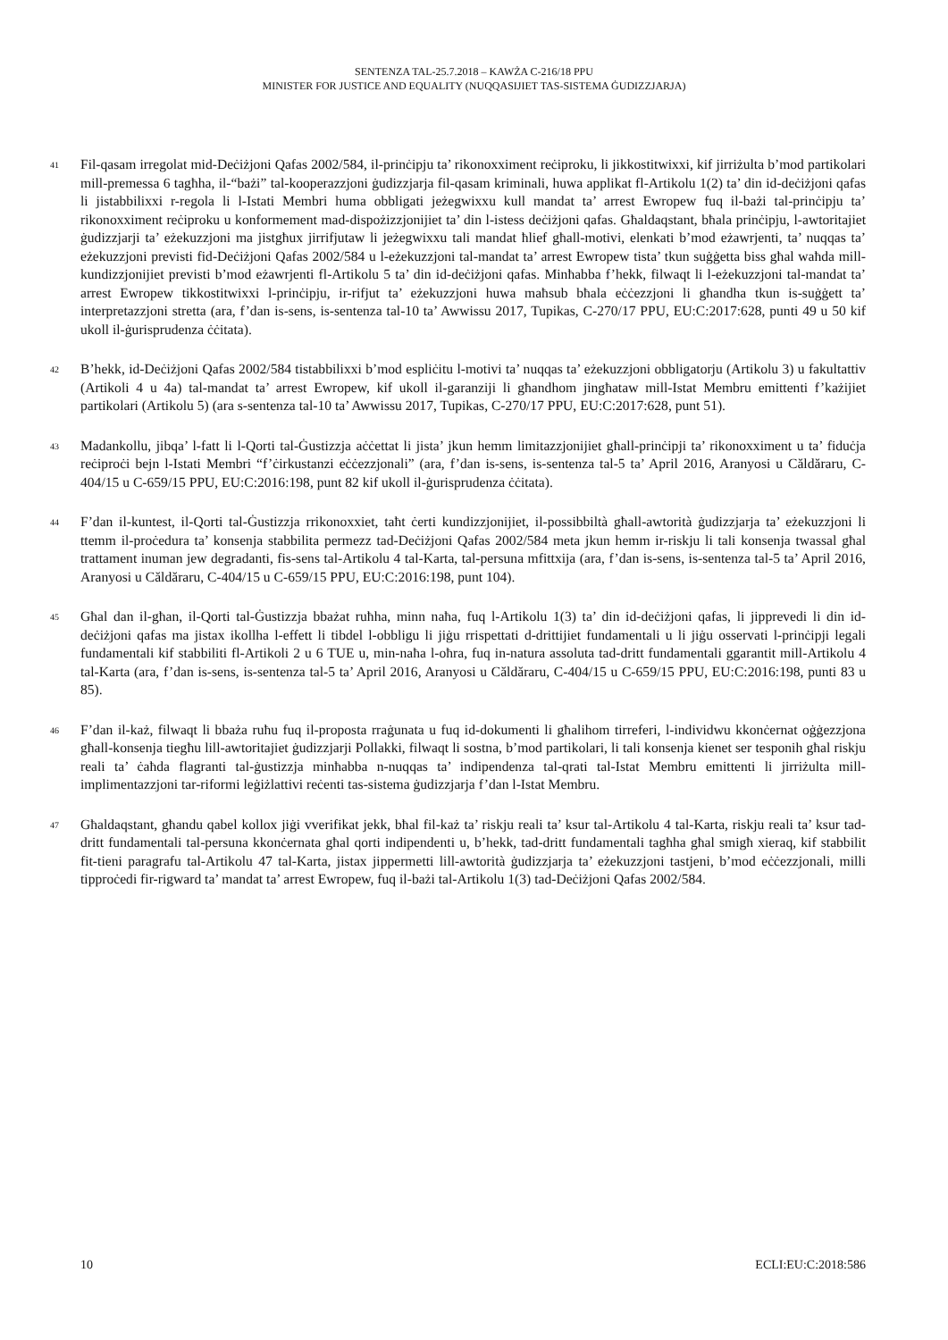SENTENZA TAL-25.7.2018 – KAWŻA C-216/18 PPU
MINISTER FOR JUSTICE AND EQUALITY (NUQQASIJIET TAS-SISTEMA ĠUDIZZJARJA)
41
Fil-qasam irregolat mid-Deċiżjoni Qafas 2002/584, il-prinċipju ta’ rikonoxximent reċiproku, li jikkostitwixxi, kif jirriżulta b’mod partikolari mill-premessa 6 tagħha, il-“bażi” tal-kooperazzjoni ġudizzjarja fil-qasam kriminali, huwa applikat fl-Artikolu 1(2) ta’ din id-deċiżjoni qafas li jistabbilixxi r-regola li l-Istati Membri huma obbligati jeżegwixxu kull mandat ta’ arrest Ewropew fuq il-bażi tal-prinċipju ta’ rikonoxximent reċiproku u konformement mad-dispożizzjonijiet ta’ din l-istess deċiżjoni qafas. Għaldaqstant, bħala prinċipju, l-awtoritajiet ġudizzjarji ta’ eżekuzzjoni ma jistgħux jirrifjutaw li jeżegwixxu tali mandat ħlief għall-motivi, elenkati b’mod eżawrjenti, ta’ nuqqas ta’ eżekuzzjoni previsti fid-Deċiżjoni Qafas 2002/584 u l-eżekuzzjoni tal-mandat ta’ arrest Ewropew tista’ tkun suġġetta biss għal waħda mill-kundizzjonijiet previsti b’mod eżawrjenti fl-Artikolu 5 ta’ din id-deċiżjoni qafas. Minħabba f’hekk, filwaqt li l-eżekuzzjoni tal-mandat ta’ arrest Ewropew tikkostitwixxi l-prinċipju, ir-rifjut ta’ eżekuzzjoni huwa maħsub bħala eċċezzjoni li għandha tkun is-suġġett ta’ interpretazzjoni stretta (ara, f’dan is-sens, is-sentenza tal-10 ta’ Awwissu 2017, Tupikas, C-270/17 PPU, EU:C:2017:628, punti 49 u 50 kif ukoll il-ġurisprudenza ċċitata).
42
B’hekk, id-Deċiżjoni Qafas 2002/584 tistabbilixxi b’mod espliċitu l-motivi ta’ nuqqas ta’ eżekuzzjoni obbligatorju (Artikolu 3) u fakultattiv (Artikoli 4 u 4a) tal-mandat ta’ arrest Ewropew, kif ukoll il-garanziji li għandhom jingħataw mill-Istat Membru emittenti f’każijiet partikolari (Artikolu 5) (ara s-sentenza tal-10 ta’ Awwissu 2017, Tupikas, C-270/17 PPU, EU:C:2017:628, punt 51).
43
Madankollu, jibqa’ l-fatt li l-Qorti tal-Ġustizzja aċċettat li jista’ jkun hemm limitazzjonijiet għall-prinċipji ta’ rikonoxximent u ta’ fiduċja reċiproċi bejn l-Istati Membri “f’ċirkustanzi eċċezzjonali” (ara, f’dan is-sens, is-sentenza tal-5 ta’ April 2016, Aranyosi u Căldăraru, C-404/15 u C-659/15 PPU, EU:C:2016:198, punt 82 kif ukoll il-ġurisprudenza ċċitata).
44
F’dan il-kuntest, il-Qorti tal-Ġustizzja rrikonoxxiet, taħt ċerti kundizzjonijiet, il-possibbiltà għall-awtorità ġudizzjarja ta’ eżekuzzjoni li ttemm il-proċedura ta’ konsenja stabbilita permezz tad-Deċiżjoni Qafas 2002/584 meta jkun hemm ir-riskju li tali konsenja twassal għal trattament inuman jew degradanti, fis-sens tal-Artikolu 4 tal-Karta, tal-persuna mfittxija (ara, f’dan is-sens, is-sentenza tal-5 ta’ April 2016, Aranyosi u Căldăraru, C-404/15 u C-659/15 PPU, EU:C:2016:198, punt 104).
45
Għal dan il-għan, il-Qorti tal-Ġustizzja bbażat ruħha, minn naħa, fuq l-Artikolu 1(3) ta’ din id-deċiżjoni qafas, li jipprevedi li din id-deċiżjoni qafas ma jistax ikollha l-effett li tibdel l-obbligu li jiġu rrispettati d-drittijiet fundamentali u li jiġu osservati l-prinċipji legali fundamentali kif stabbiliti fl-Artikoli 2 u 6 TUE u, min-naħa l-oħra, fuq in-natura assoluta tad-dritt fundamentali ggarantit mill-Artikolu 4 tal-Karta (ara, f’dan is-sens, is-sentenza tal-5 ta’ April 2016, Aranyosi u Căldăraru, C-404/15 u C-659/15 PPU, EU:C:2016:198, punti 83 u 85).
46
F’dan il-każ, filwaqt li bbaża ruħu fuq il-proposta rraġunata u fuq id-dokumenti li għalihom tirreferi, l-individwu kkonċernat oġġezzjona għall-konsenja tiegħu lill-awtoritajiet ġudizzjarji Pollakki, filwaqt li sostna, b’mod partikolari, li tali konsenja kienet ser tesponih għal riskju reali ta’ ċaħda flagranti tal-ġustizzja minħabba n-nuqqas ta’ indipendenza tal-qrati tal-Istat Membru emittenti li jirriżulta mill-implimentazzjoni tar-riformi leġiżlattivi reċenti tas-sistema ġudizzjarja f’dan l-Istat Membru.
47
Għaldaqstant, għandu qabel kollox jiġi vverifikat jekk, bħal fil-każ ta’ riskju reali ta’ ksur tal-Artikolu 4 tal-Karta, riskju reali ta’ ksur tad-dritt fundamentali tal-persuna kkonċernata għal qorti indipendenti u, b’hekk, tad-dritt fundamentali tagħha għal smigħ xieraq, kif stabbilit fit-tieni paragrafu tal-Artikolu 47 tal-Karta, jistax jippermetti lill-awtorità ġudizzjarja ta’ eżekuzzjoni tastjeni, b’mod eċċezzjonali, milli tipproċedi fir-rigward ta’ mandat ta’ arrest Ewropew, fuq il-bażi tal-Artikolu 1(3) tad-Deċiżjoni Qafas 2002/584.
10 ECLI:EU:C:2018:586